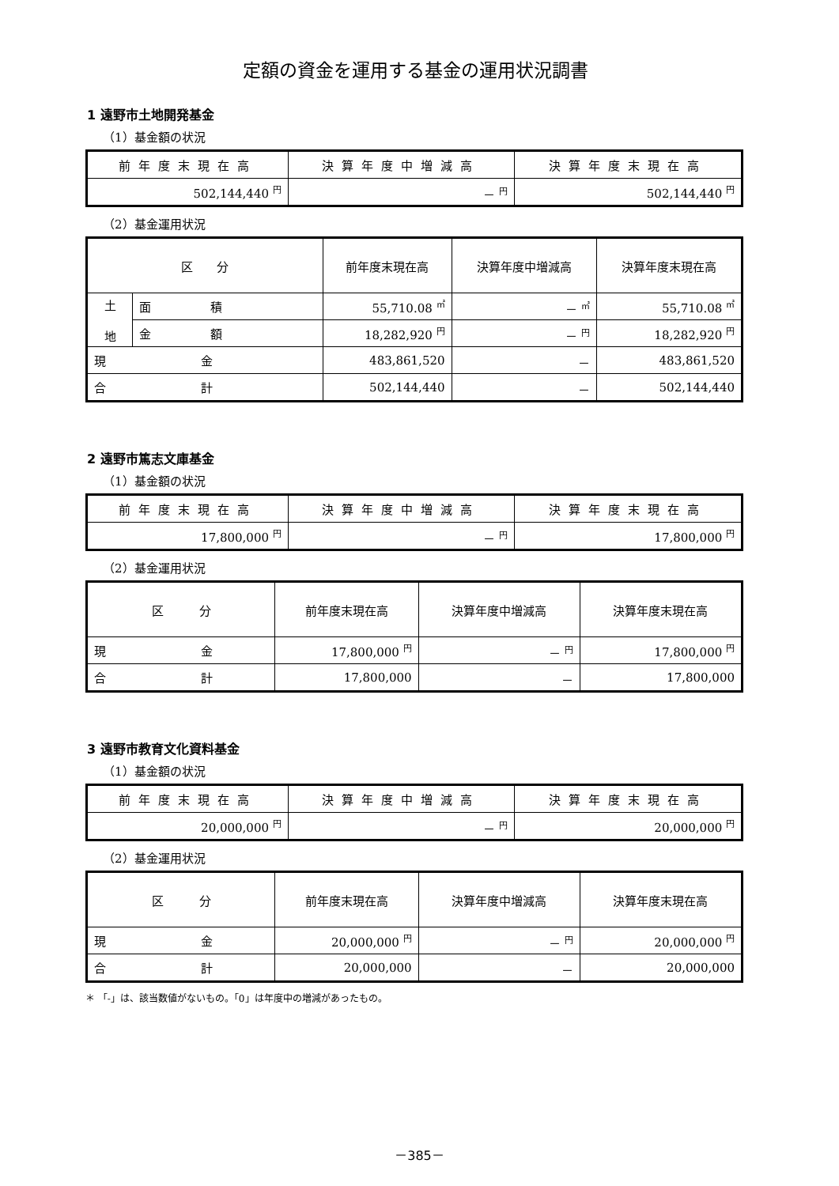定額の資金を運用する基金の運用状況調書
1 遠野市土地開発基金
（1）基金額の状況
| 前年度末現在高 | 決算年度中増減高 | 決算年度末現在高 |
| --- | --- | --- |
| 502,144,440 <sup>円</sup> | － <sup>円</sup> | 502,144,440 <sup>円</sup> |
（2）基金運用状況
| 区 分 | | 前年度末現在高 | 決算年度中増減高 | 決算年度末現在高 |
| --- | --- | --- | --- | --- |
| 土 地 | 面 積 | 55,710.08 <sup>㎡</sup> | － <sup>㎡</sup> | 55,710.08 <sup>㎡</sup> |
| | 金 額 | 18,282,920 <sup>円</sup> | － <sup>円</sup> | 18,282,920 <sup>円</sup> |
| 現 金 | | 483,861,520 | － | 483,861,520 |
| 合 計 | | 502,144,440 | － | 502,144,440 |
2 遠野市篤志文庫基金
（1）基金額の状況
| 前年度末現在高 | 決算年度中増減高 | 決算年度末現在高 |
| --- | --- | --- |
| 17,800,000 <sup>円</sup> | － <sup>円</sup> | 17,800,000 <sup>円</sup> |
（2）基金運用状況
| 区 分 | 前年度末現在高 | 決算年度中増減高 | 決算年度末現在高 |
| --- | --- | --- | --- |
| 現 金 | 17,800,000 <sup>円</sup> | － <sup>円</sup> | 17,800,000 <sup>円</sup> |
| 合 計 | 17,800,000 | － | 17,800,000 |
3 遠野市教育文化資料基金
（1）基金額の状況
| 前年度末現在高 | 決算年度中増減高 | 決算年度末現在高 |
| --- | --- | --- |
| 20,000,000 <sup>円</sup> | － <sup>円</sup> | 20,000,000 <sup>円</sup> |
（2）基金運用状況
| 区 分 | 前年度末現在高 | 決算年度中増減高 | 決算年度末現在高 |
| --- | --- | --- | --- |
| 現 金 | 20,000,000 <sup>円</sup> | － <sup>円</sup> | 20,000,000 <sup>円</sup> |
| 合 計 | 20,000,000 | － | 20,000,000 |
＊ 「-」は、該当数値がないもの。「0」は年度中の増減があったもの。
－385－